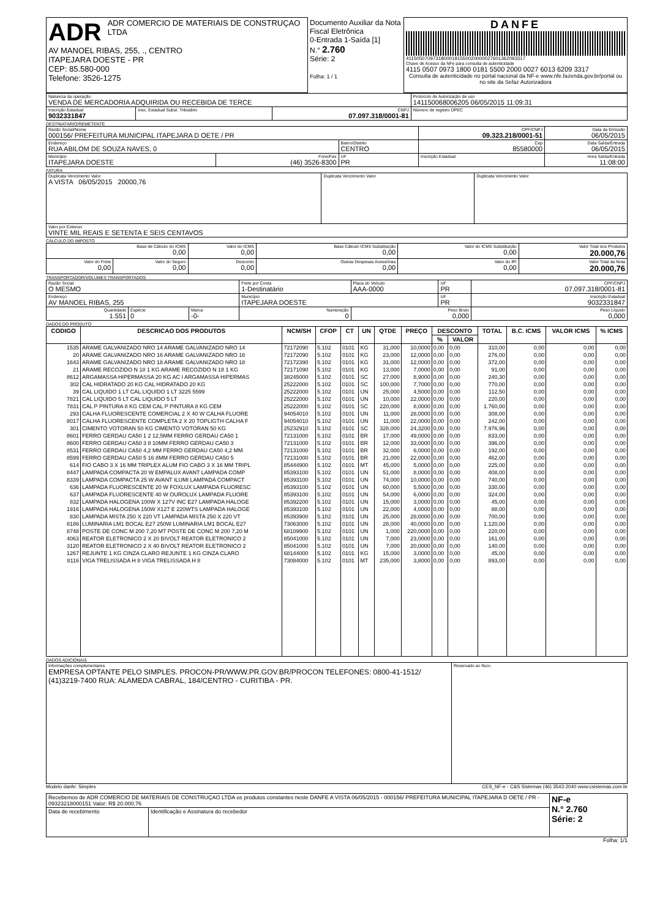| ADR ADR COMERCIO DE MATERIAIS DE CONSTRUÇAO LTDA AV MANOEL RIBAS, 255, ., CENTRO ITAPEJARA DOESTE - PR CEP: 85.580-000 Telefone: 3526-1275 | Documento Auxiliar da Nota Fiscal Eletrônica 0-Entrada 1-Saída [1] N.° 2.760 Série: 2 Folha: 1 / 1 | DANFE 41150507097318000181550020000027601362093317 Chave de Acesso da NFe para consulta de autenticidade 4115 0507 0973 1800 0181 5500 2000 0027 6013 6209 3317 Consulta de autenticidade no portal nacional da NF-e www.nfe.fazenda.gov.br/portal ou no site da Sefaz Autorizadora |
| Natureza da operação VENDA DE MERCADORIA ADQUIRIDA OU RECEBIDA DE TERCE | | | Protocolo de Autorização de uso 141150068006205 06/05/2015 11:09:31 |
| Inscrição Estadual 9032331847 | Insc. Estadual Subst. Tributário | CNPJ 07.097.318/0001-81 | Número de registro DPEC |
DESTINATÁRIO/REMETENTE
| Razão Social/Nome 000156/ PREFEITURA MUNICIPAL ITAPEJARA D OETE / PR | | | CPF/CNPJ 09.323.218/0001-51 | | Data da Emissão 06/05/2015 |
| Endereço RUA ABILOM DE SOUZA NAVES, 0 | | Bairro/Distrito CENTRO | | Cep 85580000 | Data Saída/Entrada 06/05/2015 |
| Município ITAPEJARA DOESTE | Fone/Fax (46) 3526-8300 | UF PR | Inscrição Estadual | | Hora Saída/Entrada 11:08:00 |
FATURA
| Duplicata Vencimento Valor A VISTA 06/05/2015 20000,76 | Duplicata Vencimento Valor | Duplicata Vencimento Valor |
| Valor por Extenso VINTE MIL REAIS E SETENTA E SEIS CENTAVOS | | |
CÁLCULO DO IMPOSTO
| Base de Cálculo do ICMS 0,00 | | Valor do ICMS 0,00 | Base Cálculo ICMS Substituição 0,00 | Valor do ICMS Substituição 0,00 | Valor Total dos Produtos 20.000,76 |
| Valor do Frete 0,00 | Valor do Seguro 0,00 | Desconto 0,00 | Outras Despesas Acessórias 0,00 | Valor do IPI 0,00 | Valor Total da Nota 20.000,76 |
TRANSPORTADOR/VOLUMES TRANSPORTADOS
| Razão Social O MESMO | | | Frete por Conta 1-Destinatário | Placa do Veículo AAA-0000 | UF PR | CPF/CNPJ 07.097.318/0001-81 |
| Endereço AV MANOEL RIBAS, 255 | | | Município ITAPEJARA DOESTE | | UF PR | Inscrição Estadual 9032331847 |
| Quantidade 1.551 | Espécie 0 | Marca -0- | Numeração 0 | Peso Bruto 0,000 | | Peso Líquido 0,000 |
DADOS DO PRODUTO
| CODIGO | DESCRICAO DOS PRODUTOS | NCM/SH | CFOP | CT | UN | QTDE | PREÇO | DESCONTO | | TOTAL | B.C. ICMS | VALOR ICMS | % ICMS |
| --- | --- | --- | --- | --- | --- | --- | --- | --- | --- | --- | --- | --- | --- |
| | | | | | | | | % | VALOR | | | | |
| 1535 | ARAME GALVANIZADO NRO 14 ARAME GALVANIZADO NRO 14 | 72172090 | 5.102 | 0101 | KG | 31,000 | 10,0000 | 0,00 | 0,00 | 310,00 | 0,00 | 0,00 | 0,00 |
| 20 | ARAME GALVANIZADO NRO 16 ARAME GALVANIZADO NRO 16 | 72172090 | 5.102 | 0101 | KG | 23,000 | 12,0000 | 0,00 | 0,00 | 276,00 | 0,00 | 0,00 | 0,00 |
| 1643 | ARAME GALVANIZADO NRO 18 ARAME GALVANIZADO NRO 18 | 72172390 | 5.102 | 0101 | KG | 31,000 | 12,0000 | 0,00 | 0,00 | 372,00 | 0,00 | 0,00 | 0,00 |
| 21 | ARAME RECOZIDO N 18 1 KG ARAME RECOZIDO N 18 1 KG | 72171090 | 5.102 | 0101 | KG | 13,000 | 7,0000 | 0,00 | 0,00 | 91,00 | 0,00 | 0,00 | 0,00 |
| 8612 | ARGAMASSA HIPERMASSA 20 KG AC I ARGAMASSA HIPERMAS | 38245000 | 5.102 | 0101 | SC | 27,000 | 8,9000 | 0,00 | 0,00 | 240,30 | 0,00 | 0,00 | 0,00 |
| 302 | CAL HIDRATADO 20 KG CAL HIDRATADO 20 KG | 25222000 | 5.102 | 0101 | SC | 100,000 | 7,7000 | 0,00 | 0,00 | 770,00 | 0,00 | 0,00 | 0,00 |
| 39 | CAL LIQUIDO 1 LT CAL LIQUIDO 1 LT 3225 5599 | 25222000 | 5.102 | 0101 | UN | 25,000 | 4,5000 | 0,00 | 0,00 | 112,50 | 0,00 | 0,00 | 0,00 |
| 7821 | CAL LIQUIDO 5 LT CAL LIQUIDO 5 LT | 25222000 | 5.102 | 0101 | UN | 10,000 | 22,0000 | 0,00 | 0,00 | 220,00 | 0,00 | 0,00 | 0,00 |
| 7831 | CAL P PINTURA 8 KG CEM CAL P PINTURA 8 KG CEM | 25222000 | 5.102 | 0101 | SC | 220,000 | 8,0000 | 0,00 | 0,00 | 1.760,00 | 0,00 | 0,00 | 0,00 |
| 293 | CALHA FLUORESCENTE COMERCIAL 2 X 40 W CALHA FLUORE | 94054010 | 5.102 | 0101 | UN | 11,000 | 28,0000 | 0,00 | 0,00 | 308,00 | 0,00 | 0,00 | 0,00 |
| 8017 | CALHA FLUORESCENTE COMPLETA 2 X 20 TOPLIGTH CALHA F | 94054010 | 5.102 | 0101 | UN | 11,000 | 22,0000 | 0,00 | 0,00 | 242,00 | 0,00 | 0,00 | 0,00 |
| 301 | CIMENTO VOTORAN 50 KG CIMENTO VOTORAN 50 KG | 25232910 | 5.102 | 0101 | SC | 328,000 | 24,3200 | 0,00 | 0,00 | 7.976,96 | 0,00 | 0,00 | 0,00 |
| 8601 | FERRO GERDAU CA50 1 2 12,5MM FERRO GERDAU CA50 1 | 72131000 | 5.102 | 0101 | BR | 17,000 | 49,0000 | 0,00 | 0,00 | 833,00 | 0,00 | 0,00 | 0,00 |
| 8600 | FERRO GERDAU CA50 3 8 10MM FERRO GERDAU CA50 3 | 72131000 | 5.102 | 0101 | BR | 12,000 | 33,0000 | 0,00 | 0,00 | 396,00 | 0,00 | 0,00 | 0,00 |
| 8531 | FERRO GERDAU CA50 4,2 MM FERRO GERDAU CA50 4,2 MM | 72131000 | 5.102 | 0101 | BR | 32,000 | 6,0000 | 0,00 | 0,00 | 192,00 | 0,00 | 0,00 | 0,00 |
| 8599 | FERRO GERDAU CA50 5 16 8MM FERRO GERDAU CA50 5 | 72131000 | 5.102 | 0101 | BR | 21,000 | 22,0000 | 0,00 | 0,00 | 462,00 | 0,00 | 0,00 | 0,00 |
| 614 | FIO CABO 3 X 16 MM TRIPLEX ALUM FIO CABO 3 X 16 MM TRIPL | 85444900 | 5.102 | 0101 | MT | 45,000 | 5,0000 | 0,00 | 0,00 | 225,00 | 0,00 | 0,00 | 0,00 |
| 8447 | LAMPADA COMPACTA 20 W EMPALUX AVANT LAMPADA COMP | 85393100 | 5.102 | 0101 | UN | 51,000 | 8,0000 | 0,00 | 0,00 | 408,00 | 0,00 | 0,00 | 0,00 |
| 8339 | LAMPADA COMPACTA 25 W AVANT ILUMI LAMPADA COMPACT | 85393100 | 5.102 | 0101 | UN | 74,000 | 10,0000 | 0,00 | 0,00 | 740,00 | 0,00 | 0,00 | 0,00 |
| 636 | LAMPADA FLUORESCENTE 20 W FOXLUX LAMPADA FLUORESC | 85393100 | 5.102 | 0101 | UN | 60,000 | 5,5000 | 0,00 | 0,00 | 330,00 | 0,00 | 0,00 | 0,00 |
| 637 | LAMPADA FLUORESCENTE 40 W OUROLUX LAMPADA FLUORE | 85393100 | 5.102 | 0101 | UN | 54,000 | 6,0000 | 0,00 | 0,00 | 324,00 | 0,00 | 0,00 | 0,00 |
| 832 | LAMPADA HALOGENA 100W X 127V INC E27 LAMPADA HALOGE | 85392200 | 5.102 | 0101 | UN | 15,000 | 3,0000 | 0,00 | 0,00 | 45,00 | 0,00 | 0,00 | 0,00 |
| 1916 | LAMPADA HALOGENA 150W X127 E 220WTS LAMPADA HALOGE | 85393100 | 5.102 | 0101 | UN | 22,000 | 4,0000 | 0,00 | 0,00 | 88,00 | 0,00 | 0,00 | 0,00 |
| 830 | LAMPADA MISTA 250 X 220 VT LAMPADA MISTA 250 X 220 VT | 85393900 | 5.102 | 0101 | UN | 25,000 | 28,0000 | 0,00 | 0,00 | 700,00 | 0,00 | 0,00 | 0,00 |
| 8186 | LUMINARIA LM1 BOCAL E27 250W LUMINARIA LM1 BOCAL E27 | 73063000 | 5.102 | 0101 | UN | 28,000 | 40,0000 | 0,00 | 0,00 | 1.120,00 | 0,00 | 0,00 | 0,00 |
| 8748 | POSTE DE CONC M 200 7,20 MT POSTE DE CONC M 200 7,20 M | 68109900 | 5.102 | 0101 | UN | 1,000 | 220,0000 | 0,00 | 0,00 | 220,00 | 0,00 | 0,00 | 0,00 |
| 4063 | REATOR ELETRONICO 2 X 20 BIVOLT REATOR ELETRONICO 2 | 85041000 | 5.102 | 0101 | UN | 7,000 | 23,0000 | 0,00 | 0,00 | 161,00 | 0,00 | 0,00 | 0,00 |
| 3120 | REATOR ELETRONICO 2 X 40 BIVOLT REATOR ELETRONICO 2 | 85041000 | 5.102 | 0101 | UN | 7,000 | 20,0000 | 0,00 | 0,00 | 140,00 | 0,00 | 0,00 | 0,00 |
| 1267 | REJUNTE 1 KG CINZA CLARO REJUNTE 1 KG CINZA CLARO | 68144000 | 5.102 | 0101 | KG | 15,000 | 3,0000 | 0,00 | 0,00 | 45,00 | 0,00 | 0,00 | 0,00 |
| 8116 | VIGA TRELISSADA H 8 VIGA TRELISSADA H 8 | 73084000 | 5.102 | 0101 | MT | 235,000 | 3,8000 | 0,00 | 0,00 | 893,00 | 0,00 | 0,00 | 0,00 |
DADOS ADICIONAIS
| Informações complementares EMPRESA OPTANTE PELO SIMPLES. PROCON-PR/WWW.PR.GOV.BR/PROCON TELEFONES: 0800-41-1512/ (41)3219-7400 RUA: ALAMEDA CABRAL, 184/CENTRO - CURITIBA - PR. | Reservado ao fisco. |
Modelo danfe: Simples CES_NF-e - C&S Sistemas (46) 3543-2040 www.csistemas.com.br
| Recebemos de ADR COMERCIO DE MATERIAIS DE CONSTRUÇAO LTDA os produtos constantes neste DANFE A VISTA 06/05/2015 - 000156/ PREFEITURA MUNICIPAL ITAPEJARA D OETE / PR - 09323218000151 Valor: R$ 20.000,76 | | NF-e N.° 2.760 Série: 2 |
| Data de recebimento | Identificação e Assinatura do recebedor | |
Folha: 1/1